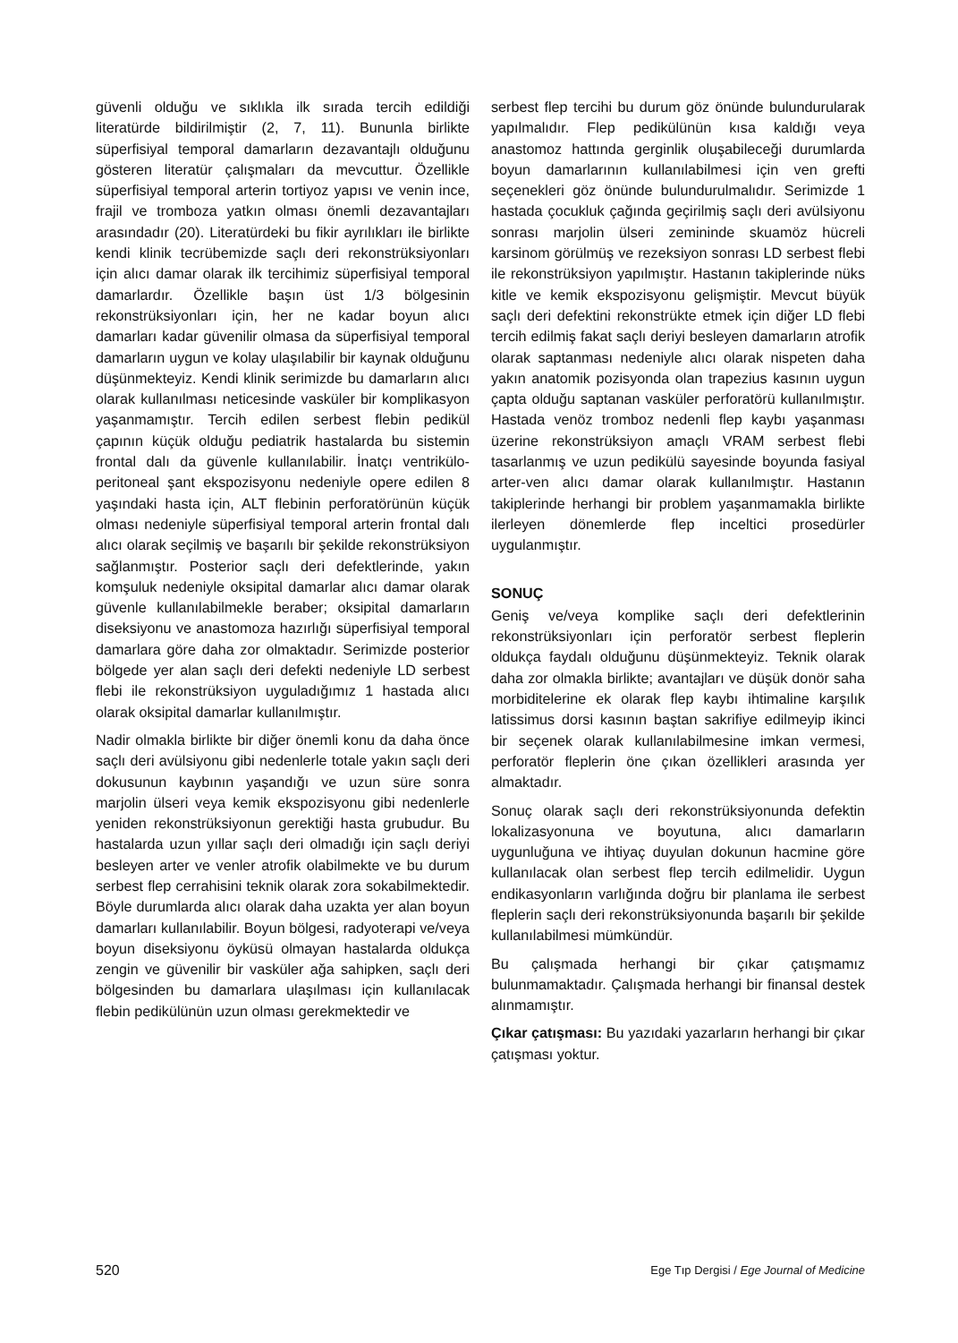güvenli olduğu ve sıklıkla ilk sırada tercih edildiği literatürde bildirilmiştir (2, 7, 11). Bununla birlikte süperfisiyal temporal damarların dezavantajlı olduğunu gösteren literatür çalışmaları da mevcuttur. Özellikle süperfisiyal temporal arterin tortiyoz yapısı ve venin ince, frajil ve tromboza yatkın olması önemli dezavantajları arasındadır (20). Literatürdeki bu fikir ayrılıkları ile birlikte kendi klinik tecrübemizde saçlı deri rekonstrüksiyonları için alıcı damar olarak ilk tercihimiz süperfisiyal temporal damarlardır. Özellikle başın üst 1/3 bölgesinin rekonstrüksiyonları için, her ne kadar boyun alıcı damarları kadar güvenilir olmasa da süperfisiyal temporal damarların uygun ve kolay ulaşılabilir bir kaynak olduğunu düşünmekteyiz. Kendi klinik serimizde bu damarların alıcı olarak kullanılması neticesinde vasküler bir komplikasyon yaşanmamıştır. Tercih edilen serbest flebin pedikül çapının küçük olduğu pediatrik hastalarda bu sistemin frontal dalı da güvenle kullanılabilir. İnatçı ventrikülo-peritoneal şant ekspozisyonu nedeniyle opere edilen 8 yaşındaki hasta için, ALT flebinin perforatörünün küçük olması nedeniyle süperfisiyal temporal arterin frontal dalı alıcı olarak seçilmiş ve başarılı bir şekilde rekonstrüksiyon sağlanmıştır. Posterior saçlı deri defektlerinde, yakın komşuluk nedeniyle oksipital damarlar alıcı damar olarak güvenle kullanılabilmekle beraber; oksipital damarların diseksiyonu ve anastomoza hazırlığı süperfisiyal temporal damarlara göre daha zor olmaktadır. Serimizde posterior bölgede yer alan saçlı deri defekti nedeniyle LD serbest flebi ile rekonstrüksiyon uyguladığımız 1 hastada alıcı olarak oksipital damarlar kullanılmıştır.
Nadir olmakla birlikte bir diğer önemli konu da daha önce saçlı deri avülsiyonu gibi nedenlerle totale yakın saçlı deri dokusunun kaybının yaşandığı ve uzun süre sonra marjolin ülseri veya kemik ekspozisyonu gibi nedenlerle yeniden rekonstrüksiyonun gerektiği hasta grubudur. Bu hastalarda uzun yıllar saçlı deri olmadığı için saçlı deriyi besleyen arter ve venler atrofik olabilmekte ve bu durum serbest flep cerrahisini teknik olarak zora sokabilmektedir. Böyle durumlarda alıcı olarak daha uzakta yer alan boyun damarları kullanılabilir. Boyun bölgesi, radyoterapi ve/veya boyun diseksiyonu öyküsü olmayan hastalarda oldukça zengin ve güvenilir bir vasküler ağa sahipken, saçlı deri bölgesinden bu damarlara ulaşılması için kullanılacak flebin pedikülünün uzun olması gerekmektedir ve
serbest flep tercihi bu durum göz önünde bulundurularak yapılmalıdır. Flep pedikülünün kısa kaldığı veya anastomoz hattında gerginlik oluşabileceği durumlarda boyun damarlarının kullanılabilmesi için ven grefti seçenekleri göz önünde bulundurulmalıdır. Serimizde 1 hastada çocukluk çağında geçirilmiş saçlı deri avülsiyonu sonrası marjolin ülseri zemininde skuamöz hücreli karsinom görülmüş ve rezeksiyon sonrası LD serbest flebi ile rekonstrüksiyon yapılmıştır. Hastanın takiplerinde nüks kitle ve kemik ekspozisyonu gelişmiştir. Mevcut büyük saçlı deri defektini rekonstrükte etmek için diğer LD flebi tercih edilmiş fakat saçlı deriyi besleyen damarların atrofik olarak saptanması nedeniyle alıcı olarak nispeten daha yakın anatomik pozisyonda olan trapezius kasının uygun çapta olduğu saptanan vasküler perforatörü kullanılmıştır. Hastada venöz tromboz nedenli flep kaybı yaşanması üzerine rekonstrüksiyon amaçlı VRAM serbest flebi tasarlanmış ve uzun pedikülü sayesinde boyunda fasiyal arter-ven alıcı damar olarak kullanılmıştır. Hastanın takiplerinde herhangi bir problem yaşanmamakla birlikte ilerleyen dönemlerde flep inceltici prosedürler uygulanmıştır.
SONUÇ
Geniş ve/veya komplike saçlı deri defektlerinin rekonstrüksiyonları için perforatör serbest fleplerin oldukça faydalı olduğunu düşünmekteyiz. Teknik olarak daha zor olmakla birlikte; avantajları ve düşük donör saha morbiditelerine ek olarak flep kaybı ihtimaline karşılık latissimus dorsi kasının baştan sakrifiye edilmeyip ikinci bir seçenek olarak kullanılabilmesine imkan vermesi, perforatör fleplerin öne çıkan özellikleri arasında yer almaktadır.
Sonuç olarak saçlı deri rekonstrüksiyonunda defektin lokalizasyonuna ve boyutuna, alıcı damarların uygunluğuna ve ihtiyaç duyulan dokunun hacmine göre kullanılacak olan serbest flep tercih edilmelidir. Uygun endikasyonların varlığında doğru bir planlama ile serbest fleplerin saçlı deri rekonstrüksiyonunda başarılı bir şekilde kullanılabilmesi mümkündür.
Bu çalışmada herhangi bir çıkar çatışmamız bulunmamaktadır. Çalışmada herhangi bir finansal destek alınmamıştır.
Çıkar çatışması: Bu yazıdaki yazarların herhangi bir çıkar çatışması yoktur.
520 Ege Tıp Dergisi / Ege Journal of Medicine